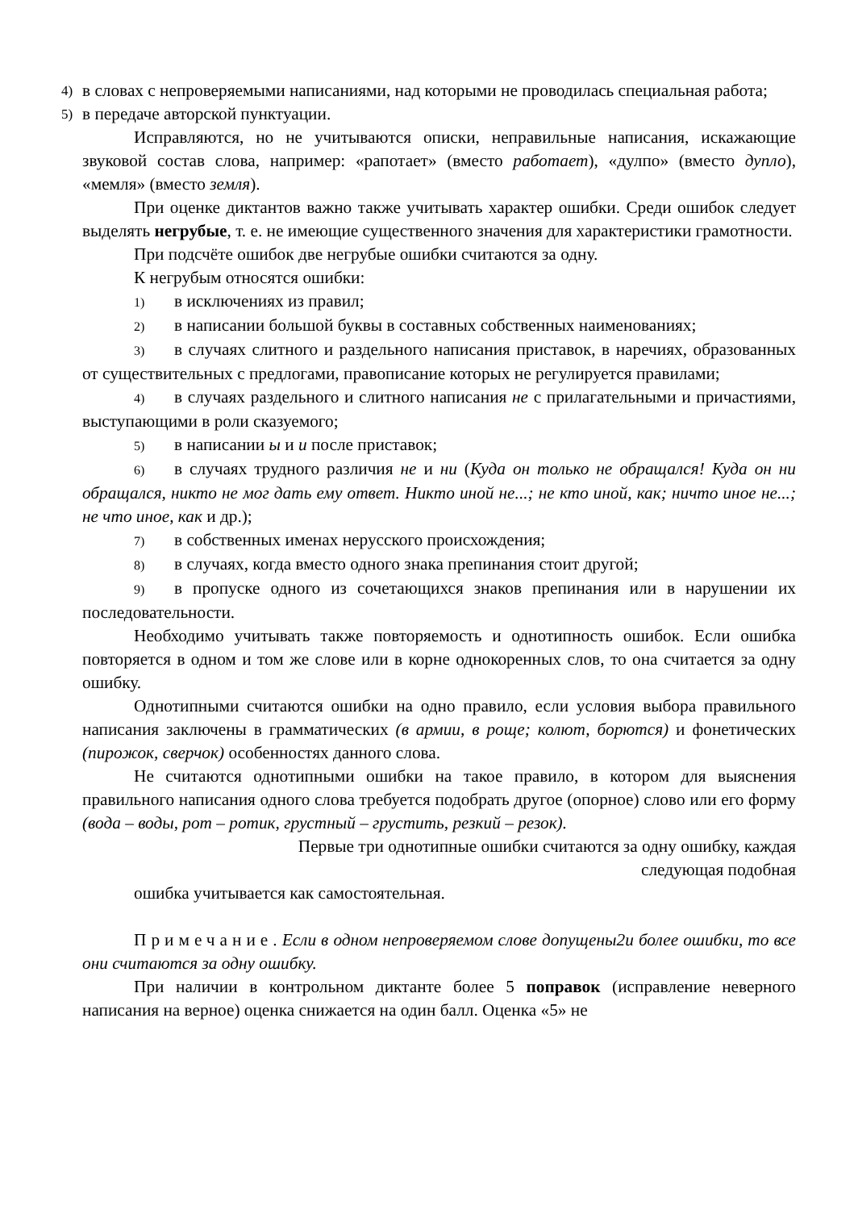4)
в словах с непроверяемыми написаниями, над которыми не проводилась специальная работа;
5)
в передаче авторской пунктуации.
Исправляются, но не учитываются описки, неправильные написания, искажающие звуковой состав слова, например: «рапотает» (вместо работает), «дулпо» (вместо дупло), «мемля» (вместо земля).
При оценке диктантов важно также учитывать характер ошибки. Среди ошибок следует выделять негрубые, т. е. не имеющие существенного значения для характеристики грамотности.
При подсчёте ошибок две негрубые ошибки считаются за одну.
К негрубым относятся ошибки:
1) в исключениях из правил;
2) в написании большой буквы в составных собственных наименованиях;
3) в случаях слитного и раздельного написания приставок, в наречиях, образованных от существительных с предлогами, правописание которых не регулируется правилами;
4) в случаях раздельного и слитного написания не с прилагательными и причастиями, выступающими в роли сказуемого;
5) в написании ы и и после приставок;
6) в случаях трудного различия не и ни (Куда он только не обращался! Куда он ни обращался, никто не мог дать ему ответ. Никто иной не...; не кто иной, как; ничто иное не...; не что иное, как и др.);
7) в собственных именах нерусского происхождения;
8) в случаях, когда вместо одного знака препинания стоит другой;
9) в пропуске одного из сочетающихся знаков препинания или в нарушении их последовательности.
Необходимо учитывать также повторяемость и однотипность ошибок. Если ошибка повторяется в одном и том же слове или в корне однокоренных слов, то она считается за одну ошибку.
Однотипными считаются ошибки на одно правило, если условия выбора правильного написания заключены в грамматических (в армии, в роще; колют, борются) и фонетических (пирожок, сверчок) особенностях данного слова.
Не считаются однотипными ошибки на такое правило, в котором для выяснения правильного написания одного слова требуется подобрать другое (опорное) слово или его форму (вода – воды, рот – ротик, грустный – грустить, резкий – резок).
Первые три однотипные ошибки считаются за одну ошибку, каждая
следующая подобная
ошибка учитывается как самостоятельная.
Примечание. Если в одном непроверяемом слове допущены2и более ошибки, то все они считаются за одну ошибку.
При наличии в контрольном диктанте более 5 поправок (исправление неверного написания на верное) оценка снижается на один балл. Оценка «5» не